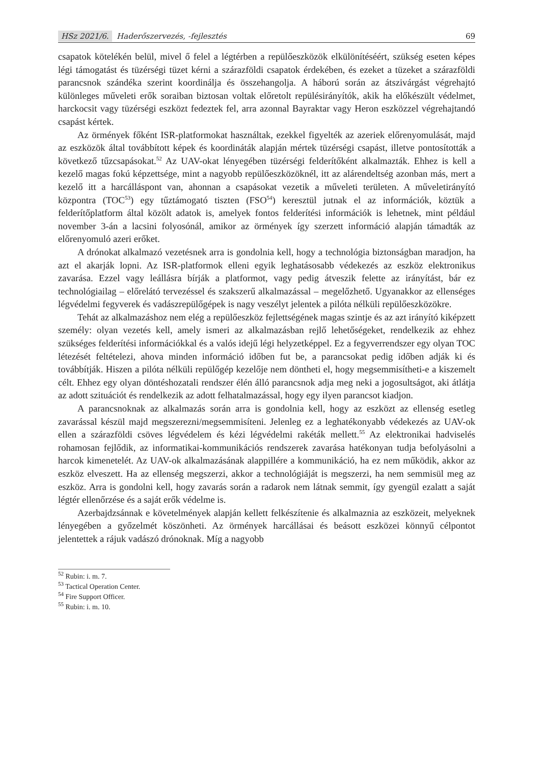HSz 2021/6. Haderőszervezés, -fejlesztés
69
csapatok kötelékén belül, mivel ő felel a légtérben a repülőeszközök elkülönítéséért, szükség eseten képes légi támogatást és tüzérségi tüzet kérni a szárazföldi csapatok érdekében, és ezeket a tüzeket a szárazföldi parancsnok szándéka szerint koordinálja és összehangolja. A háború során az átszivárgást végrehajtó különleges műveleti erők soraiban biztosan voltak előretolt repülésirányítók, akik ha előkészült védelmet, harckocsit vagy tüzérségi eszközt fedeztek fel, arra azonnal Bayraktar vagy Heron eszközzel végrehajtandó csapást kértek.
Az örmények főként ISR-platformokat használtak, ezekkel figyelték az azeriek előrenyomulását, majd az eszközök által továbbított képek és koordináták alapján mértek tüzérségi csapást, illetve pontosították a következő tűzcsapásokat.<sup>52</sup> Az UAV-okat lényegében tüzérségi felderítőként alkalmazták. Ehhez is kell a kezelő magas fokú képzettsége, mint a nagyobb repülőeszközöknél, itt az alárendeltség azonban más, mert a kezelő itt a harcálláspont van, ahonnan a csapásokat vezetik a műveleti területen. A műveletirányító központra (TOC<sup>53</sup>) egy tűztámogató tiszten (FSO<sup>54</sup>) keresztül jutnak el az információk, köztük a felderítőplatform által közölt adatok is, amelyek fontos felderítési információk is lehetnek, mint például november 3-án a lacsini folyosónál, amikor az örmények így szerzett információ alapján támadták az előrenyomuló azeri erőket.
A drónokat alkalmazó vezetésnek arra is gondolnia kell, hogy a technológia biztonságban maradjon, ha azt el akarják lopni. Az ISR-platformok elleni egyik leghatásosabb védekezés az eszköz elektronikus zavarása. Ezzel vagy leállásra bírják a platformot, vagy pedig átveszik felette az irányítást, bár ez technológiailag – előrelátó tervezéssel és szakszerű alkalmazással – megelőzhető. Ugyanakkor az ellenséges légvédelmi fegyverek és vadászrepülőgépek is nagy veszélyt jelentek a pilóta nélküli repülőeszközökre.
Tehát az alkalmazáshoz nem elég a repülőeszköz fejlettségének magas szintje és az azt irányító kiképzett személy: olyan vezetés kell, amely ismeri az alkalmazásban rejlő lehetőségeket, rendelkezik az ehhez szükséges felderítési információkkal és a valós idejű légi helyzetképpel. Ez a fegyverrendszer egy olyan TOC létezését feltételezi, ahova minden információ időben fut be, a parancsokat pedig időben adják ki és továbbítják. Hiszen a pilóta nélküli repülőgép kezelője nem döntheti el, hogy megsemmisítheti-e a kiszemelt célt. Ehhez egy olyan döntéshozatali rendszer élén álló parancsnok adja meg neki a jogosultságot, aki átlátja az adott szituációt és rendelkezik az adott felhatalmazással, hogy egy ilyen parancsot kiadjon.
A parancsnoknak az alkalmazás során arra is gondolnia kell, hogy az eszközt az ellenség esetleg zavarással készül majd megszerezni/megsemmisíteni. Jelenleg ez a leghatékonyabb védekezés az UAV-ok ellen a szárazföldi csöves légvédelem és kézi légvédelmi rakéták mellett.<sup>55</sup> Az elektronikai hadviselés rohamosan fejlődik, az informatikai-kommunikációs rendszerek zavarása hatékonyan tudja befolyásolni a harcok kimenetelét. Az UAV-ok alkalmazásának alappillére a kommunikáció, ha ez nem működik, akkor az eszköz elveszett. Ha az ellenség megszerzi, akkor a technológiáját is megszerzi, ha nem semmisül meg az eszköz. Arra is gondolni kell, hogy zavarás során a radarok nem látnak semmit, így gyengül ezalatt a saját légtér ellenőrzése és a saját erők védelme is.
Azerbajdzsánnak e követelmények alapján kellett felkészítenie és alkalmaznia az eszközeit, melyeknek lényegében a győzelmét köszönheti. Az örmények harcállásai és beásott eszközei könnyű célpontot jelentettek a rájuk vadászó drónoknak. Míg a nagyobb
<sup>52</sup> Rubin: i. m. 7.
<sup>53</sup> Tactical Operation Center.
<sup>54</sup> Fire Support Officer.
<sup>55</sup> Rubin: i. m. 10.